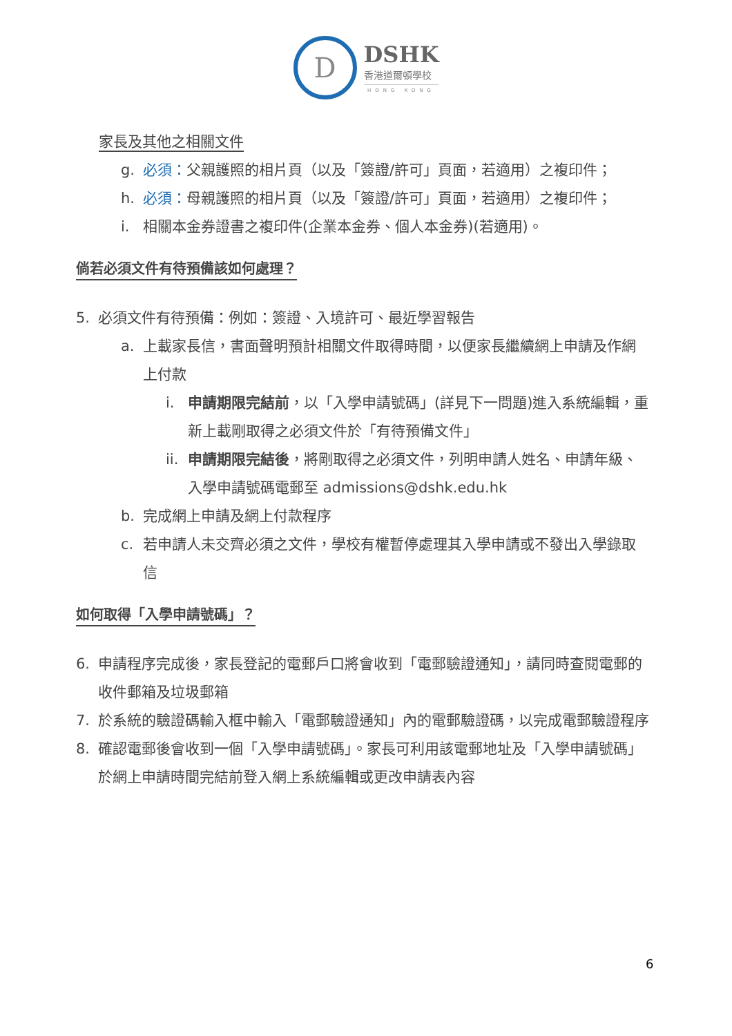D
DSHK
香港道爾頓學校
HONG KONG
家長及其他之相關文件
g. 必須：父親護照的相片頁（以及「簽證/許可」頁面，若適用）之複印件；
h. 必須：母親護照的相片頁（以及「簽證/許可」頁面，若適用）之複印件；
i. 相關本金券證書之複印件(企業本金券、個人本金券)(若適用)。
倘若必須文件有待預備該如何處理？
5. 必須文件有待預備：例如：簽證、入境許可、最近學習報告
a. 上載家長信，書面聲明預計相關文件取得時間，以便家長繼續網上申請及作網上付款
i. 申請期限完結前，以「入學申請號碼」(詳見下一問題)進入系統編輯，重新上載剛取得之必須文件於「有待預備文件」
ii. 申請期限完結後，將剛取得之必須文件，列明申請人姓名、申請年級、入學申請號碼電郵至 admissions@dshk.edu.hk
b. 完成網上申請及網上付款程序
c. 若申請人未交齊必須之文件，學校有權暫停處理其入學申請或不發出入學錄取信
如何取得「入學申請號碼」？
6. 申請程序完成後，家長登記的電郵戶口將會收到「電郵驗證通知」，請同時查閱電郵的收件郵箱及垃圾郵箱
7. 於系統的驗證碼輸入框中輸入「電郵驗證通知」內的電郵驗證碼，以完成電郵驗證程序
8. 確認電郵後會收到一個「入學申請號碼」。家長可利用該電郵地址及「入學申請號碼」於網上申請時間完結前登入網上系統編輯或更改申請表內容
6